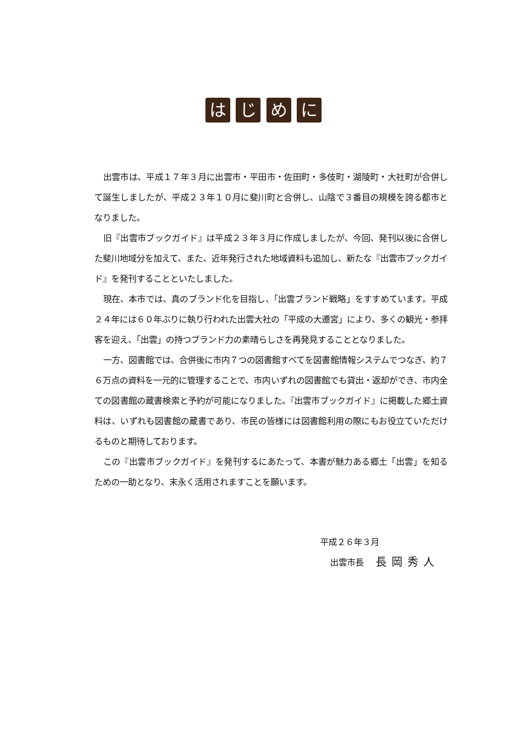は じ め に
出雲市は、平成１７年３月に出雲市・平田市・佐田町・多伎町・湖陵町・大社町が合併して誕生しましたが、平成２３年１０月に斐川町と合併し、山陰で３番目の規模を誇る都市となりました。
旧『出雲市ブックガイド』は平成２３年３月に作成しましたが、今回、発刊以後に合併した斐川地域分を加えて、また、近年発行された地域資料も追加し、新たな『出雲市ブックガイド』を発刊することといたしました。
現在、本市では、真のブランド化を目指し、「出雲ブランド戦略」をすすめています。平成２４年には６０年ぶりに執り行われた出雲大社の「平成の大遷宮」により、多くの観光・参拝客を迎え、「出雲」の持つブランド力の素晴らしさを再発見することとなりました。
一方、図書館では、合併後に市内７つの図書館すべてを図書館情報システムでつなぎ、約７６万点の資料を一元的に管理することで、市内いずれの図書館でも貸出・返却ができ、市内全ての図書館の蔵書検索と予約が可能になりました。『出雲市ブックガイド』に掲載した郷土資料は、いずれも図書館の蔵書であり、市民の皆様には図書館利用の際にもお役立ていただけるものと期待しております。
この『出雲市ブックガイド』を発刊するにあたって、本書が魅力ある郷土「出雲」を知るための一助となり、末永く活用されますことを願います。
平成２６年３月
出雲市長 長岡秀人